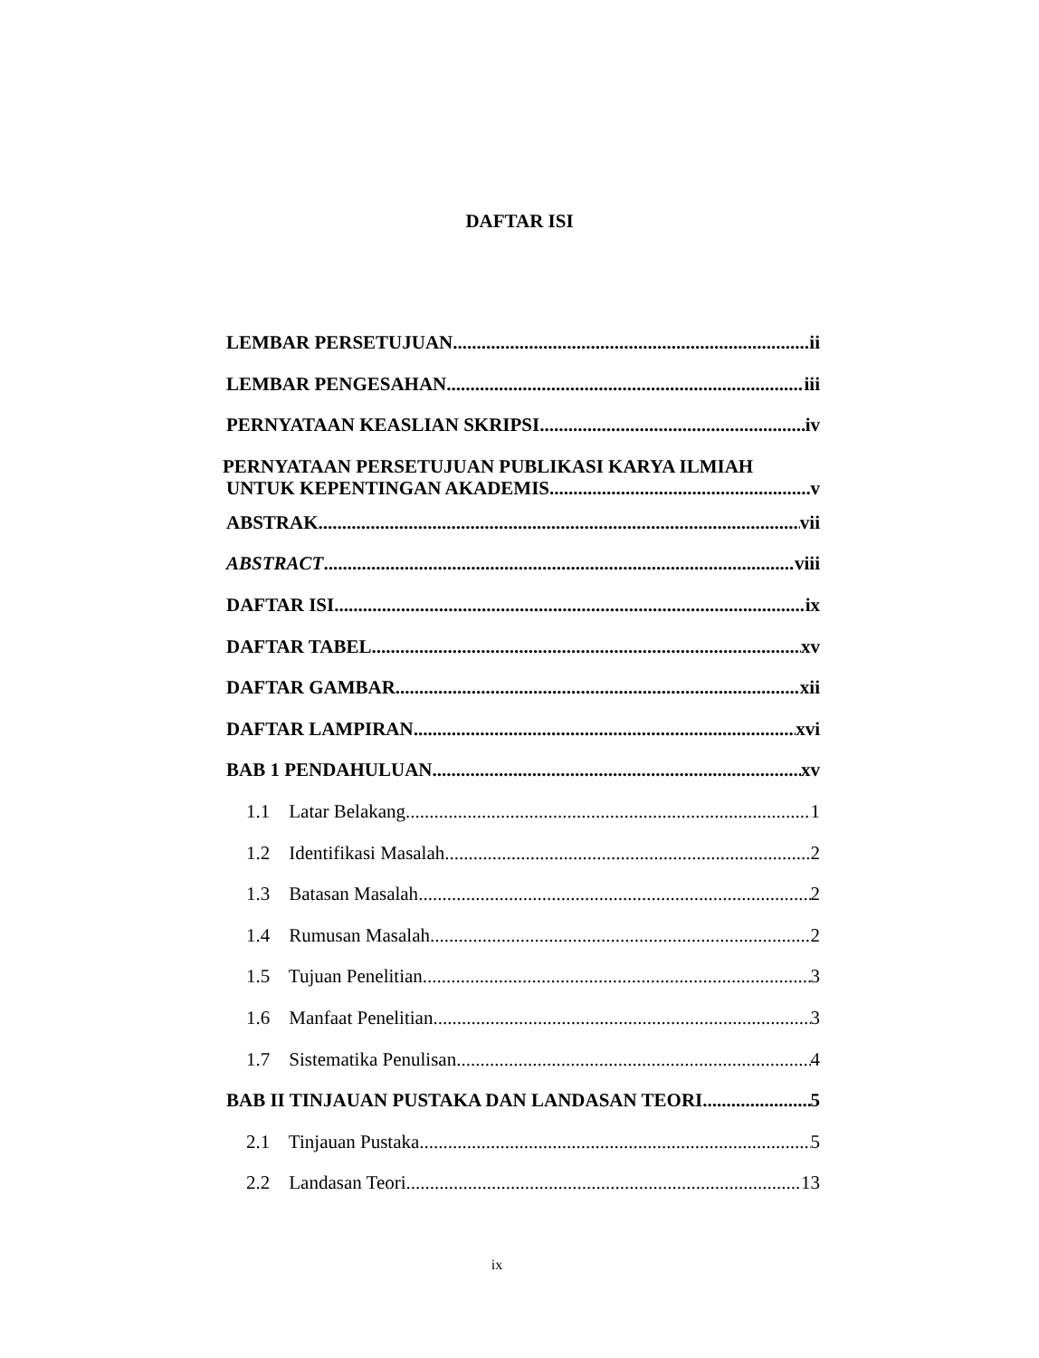DAFTAR ISI
LEMBAR PERSETUJUAN ii
LEMBAR PENGESAHAN iii
PERNYATAAN KEASLIAN SKRIPSI iv
PERNYATAAN PERSETUJUAN PUBLIKASI KARYA ILMIAH
UNTUK KEPENTINGAN AKADEMIS v
ABSTRAK vii
ABSTRACT viii
DAFTAR ISI ix
DAFTAR TABEL xv
DAFTAR GAMBAR xii
DAFTAR LAMPIRAN xvi
BAB 1 PENDAHULUAN xv
1.1 Latar Belakang 1
1.2 Identifikasi Masalah 2
1.3 Batasan Masalah 2
1.4 Rumusan Masalah 2
1.5 Tujuan Penelitian 3
1.6 Manfaat Penelitian 3
1.7 Sistematika Penulisan 4
BAB II TINJAUAN PUSTAKA DAN LANDASAN TEORI 5
2.1 Tinjauan Pustaka 5
2.2 Landasan Teori 13
ix